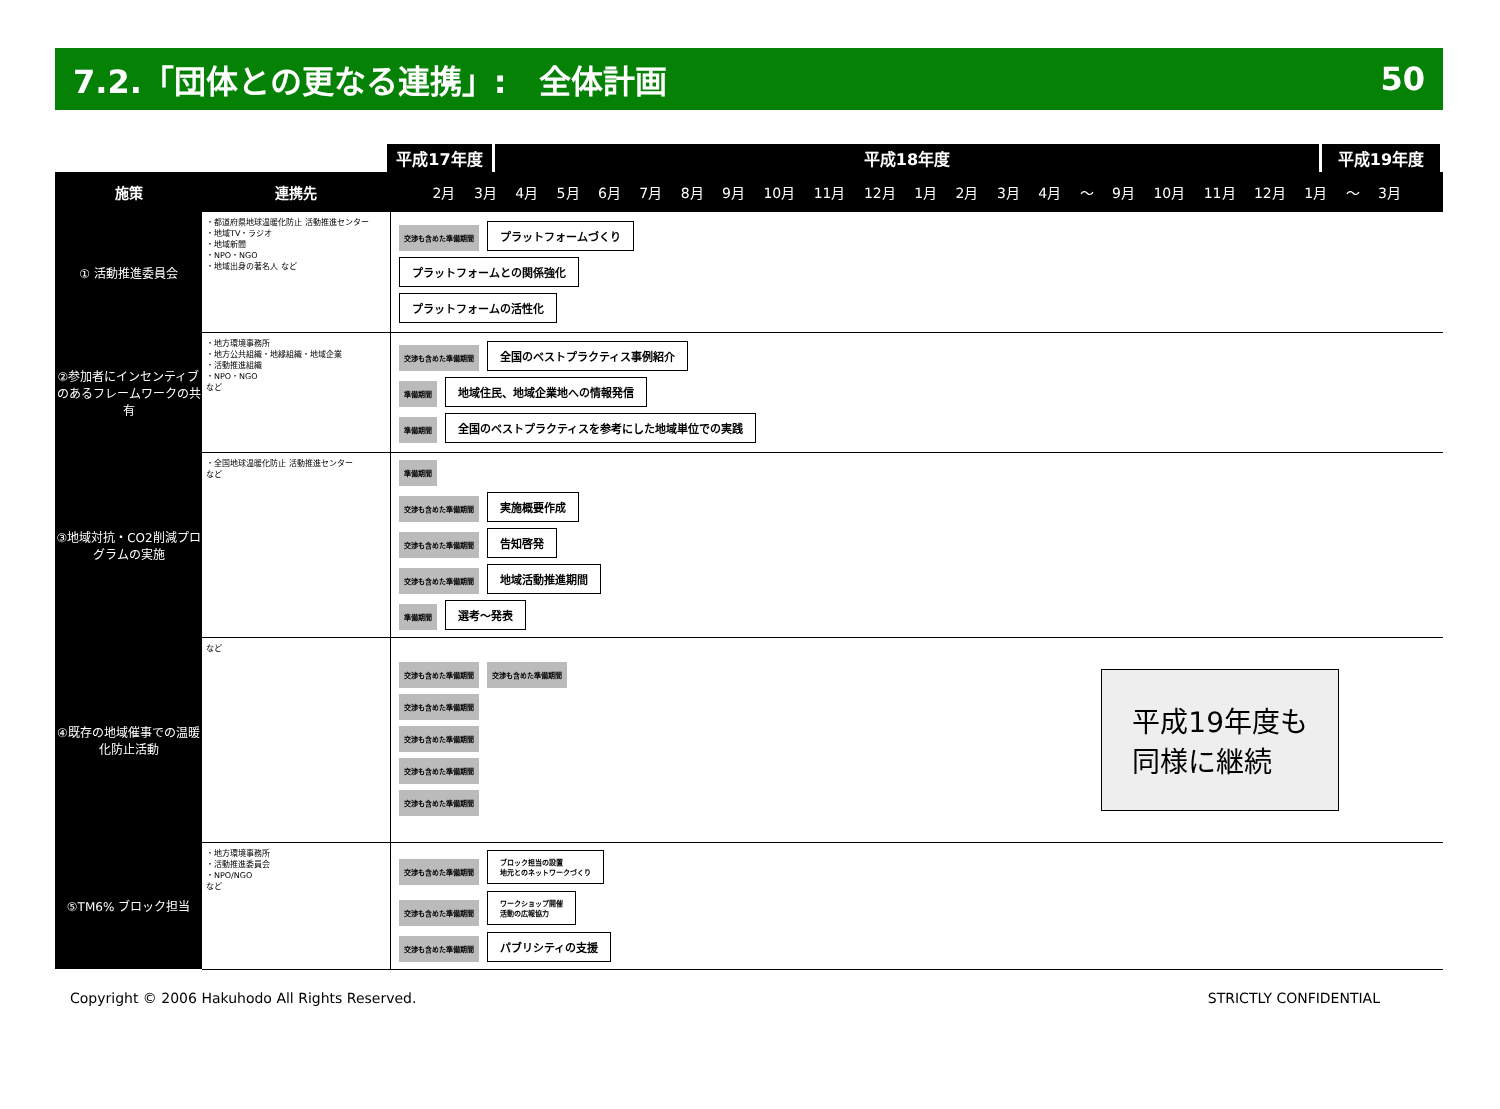7.2.「団体との更なる連携」:　全体計画 50
平成17年度 平成18年度 平成19年度
| 施策 | 連携先 | 2月 3月 4月 5月 6月 7月 8月 9月 10月 11月 12月 1月 2月 3月 4月 〜 9月 10月 11月 12月 1月 〜 3月 |
| --- | --- | --- |
| ① 活動推進委員会 | ・都道府県地球温暖化防止 活動推進センター ・地域TV・ラジオ ・地域新聞 ・NPO・NGO ・地域出身の著名人 など | 交渉も含めた準備期間 プラットフォームづくり プラットフォームとの関係強化 プラットフォームの活性化 |
| ②参加者にインセンティブのあるフレームワークの共有 | ・地方環境事務所 ・地方公共組織・地縁組織・地域企業 ・活動推進組織 ・NPO・NGO など | 交渉も含めた準備期間 全国のベストプラクティス事例紹介 準備期間 地域住民、地域企業地への情報発信 準備期間 全国のベストプラクティスを参考にした地域単位での実践 |
| ③地域対抗・CO2削減プログラムの実施 | ・全国地球温暖化防止 活動推進センター など | 準備期間 交渉も含めた準備期間 実施概要作成 交渉も含めた準備期間 告知啓発 交渉も含めた準備期間 地域活動推進期間 準備期間 選考〜発表 |
| ④既存の地域催事での温暖化防止活動 | など | 平成19年度も 同様に継続 交渉も含めた準備期間 交渉も含めた準備期間 交渉も含めた準備期間 交渉も含めた準備期間 交渉も含めた準備期間 交渉も含めた準備期間 |
| ⑤TM6% ブロック担当 | ・地方環境事務所 ・活動推進委員会 ・NPO/NGO など | 交渉も含めた準備期間 ブロック担当の設置 地元とのネットワークづくり 交渉も含めた準備期間 ワークショップ開催 活動の広報協力 交渉も含めた準備期間 パブリシティの支援 |
Copyright © 2006 Hakuhodo All Rights Reserved. STRICTLY CONFIDENTIAL